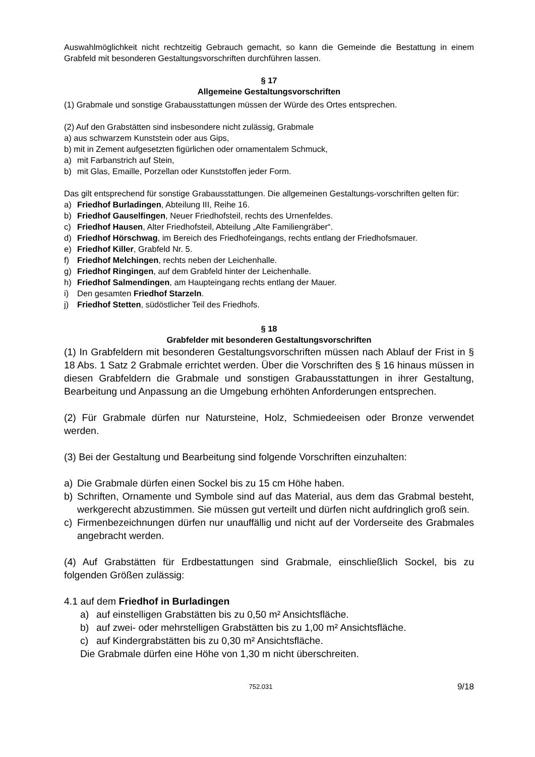Auswahlmöglichkeit nicht rechtzeitig Gebrauch gemacht, so kann die Gemeinde die Bestattung in einem Grabfeld mit besonderen Gestaltungsvorschriften durchführen lassen.
§ 17
Allgemeine Gestaltungsvorschriften
(1) Grabmale und sonstige Grabausstattungen müssen der Würde des Ortes entsprechen.
(2) Auf den Grabstätten sind insbesondere nicht zulässig, Grabmale
a) aus schwarzem Kunststein oder aus Gips,
b) mit in Zement aufgesetzten figürlichen oder ornamentalem Schmuck,
a) mit Farbanstrich auf Stein,
b) mit Glas, Emaille, Porzellan oder Kunststoffen jeder Form.
Das gilt entsprechend für sonstige Grabausstattungen. Die allgemeinen Gestaltungs-vorschriften gelten für:
a) Friedhof Burladingen, Abteilung III, Reihe 16.
b) Friedhof Gauselfingen, Neuer Friedhofsteil, rechts des Urnenfeldes.
c) Friedhof Hausen, Alter Friedhofsteil, Abteilung „Alte Familiengräber“.
d) Friedhof Hörschwag, im Bereich des Friedhofeingangs, rechts entlang der Friedhofsmauer.
e) Friedhof Killer, Grabfeld Nr. 5.
f) Friedhof Melchingen, rechts neben der Leichenhalle.
g) Friedhof Ringingen, auf dem Grabfeld hinter der Leichenhalle.
h) Friedhof Salmendingen, am Haupteingang rechts entlang der Mauer.
i) Den gesamten Friedhof Starzeln.
j) Friedhof Stetten, südöstlicher Teil des Friedhofs.
§ 18
Grabfelder mit besonderen Gestaltungsvorschriften
(1) In Grabfeldern mit besonderen Gestaltungsvorschriften müssen nach Ablauf der Frist in § 18 Abs. 1 Satz 2 Grabmale errichtet werden. Über die Vorschriften des § 16 hinaus müssen in diesen Grabfeldern die Grabmale und sonstigen Grabausstattungen in ihrer Gestaltung, Bearbeitung und Anpassung an die Umgebung erhöhten Anforderungen entsprechen.
(2) Für Grabmale dürfen nur Natursteine, Holz, Schmiedeeisen oder Bronze verwendet werden.
(3) Bei der Gestaltung und Bearbeitung sind folgende Vorschriften einzuhalten:
a) Die Grabmale dürfen einen Sockel bis zu 15 cm Höhe haben.
b) Schriften, Ornamente und Symbole sind auf das Material, aus dem das Grabmal besteht, werkgerecht abzustimmen. Sie müssen gut verteilt und dürfen nicht aufdringlich groß sein.
c) Firmenbezeichnungen dürfen nur unauffällig und nicht auf der Vorderseite des Grabmales angebracht werden.
(4) Auf Grabstätten für Erdbestattungen sind Grabmale, einschließlich Sockel, bis zu folgenden Größen zulässig:
4.1 auf dem Friedhof in Burladingen
a) auf einstelligen Grabstätten bis zu 0,50 m² Ansichtsfläche.
b) auf zwei- oder mehrstelligen Grabstätten bis zu 1,00 m² Ansichtsfläche.
c) auf Kindergrabstätten bis zu 0,30 m² Ansichtsfläche.
Die Grabmale dürfen eine Höhe von 1,30 m nicht überschreiten.
752.031 9/18